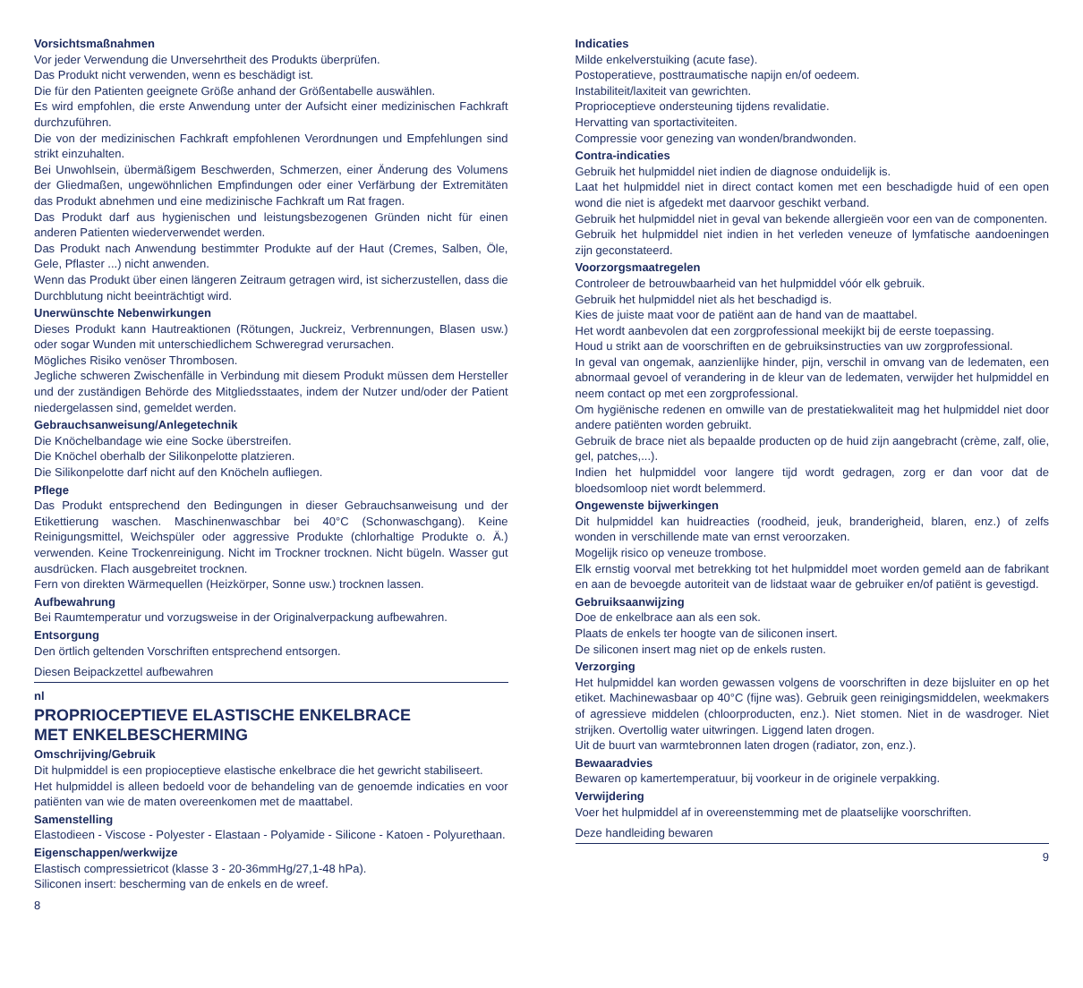Vorsichtsmaßnahmen
Vor jeder Verwendung die Unversehrtheit des Produkts überprüfen.
Das Produkt nicht verwenden, wenn es beschädigt ist.
Die für den Patienten geeignete Größe anhand der Größentabelle auswählen.
Es wird empfohlen, die erste Anwendung unter der Aufsicht einer medizinischen Fachkraft durchzuführen.
Die von der medizinischen Fachkraft empfohlenen Verordnungen und Empfehlungen sind strikt einzuhalten.
Bei Unwohlsein, übermäßigem Beschwerden, Schmerzen, einer Änderung des Volumens der Gliedmaßen, ungewöhnlichen Empfindungen oder einer Verfärbung der Extremitäten das Produkt abnehmen und eine medizinische Fachkraft um Rat fragen.
Das Produkt darf aus hygienischen und leistungsbezogenen Gründen nicht für einen anderen Patienten wiederverwendet werden.
Das Produkt nach Anwendung bestimmter Produkte auf der Haut (Cremes, Salben, Öle, Gele, Pflaster ...) nicht anwenden.
Wenn das Produkt über einen längeren Zeitraum getragen wird, ist sicherzustellen, dass die Durchblutung nicht beeinträchtigt wird.
Unerwünschte Nebenwirkungen
Dieses Produkt kann Hautreaktionen (Rötungen, Juckreiz, Verbrennungen, Blasen usw.) oder sogar Wunden mit unterschiedlichem Schweregrad verursachen.
Mögliches Risiko venöser Thrombosen.
Jegliche schweren Zwischenfälle in Verbindung mit diesem Produkt müssen dem Hersteller und der zuständigen Behörde des Mitgliedsstaates, indem der Nutzer und/oder der Patient niedergelassen sind, gemeldet werden.
Gebrauchsanweisung/Anlegetechnik
Die Knöchelbandage wie eine Socke überstreifen.
Die Knöchel oberhalb der Silikonpelotte platzieren.
Die Silikonpelotte darf nicht auf den Knöcheln aufliegen.
Pflege
Das Produkt entsprechend den Bedingungen in dieser Gebrauchsanweisung und der Etikettierung waschen. Maschinenwaschbar bei 40°C (Schonwaschgang). Keine Reinigungsmittel, Weichspüler oder aggressive Produkte (chlorhaltige Produkte o. Ä.) verwenden. Keine Trockenreinigung. Nicht im Trockner trocknen. Nicht bügeln. Wasser gut ausdrücken. Flach ausgebreitet trocknen.
Fern von direkten Wärmequellen (Heizkörper, Sonne usw.) trocknen lassen.
Aufbewahrung
Bei Raumtemperatur und vorzugsweise in der Originalverpackung aufbewahren.
Entsorgung
Den örtlich geltenden Vorschriften entsprechend entsorgen.
Diesen Beipackzettel aufbewahren
nl
PROPRIOCEPTIEVE ELASTISCHE ENKELBRACE
MET ENKELBESCHERMING
Omschrijving/Gebruik
Dit hulpmiddel is een propioceptieve elastische enkelbrace die het gewricht stabiliseert.
Het hulpmiddel is alleen bedoeld voor de behandeling van de genoemde indicaties en voor patiënten van wie de maten overeenkomen met de maattabel.
Samenstelling
Elastodieen - Viscose - Polyester - Elastaan - Polyamide - Silicone - Katoen - Polyurethaan.
Eigenschappen/werkwijze
Elastisch compressietricot (klasse 3 - 20-36mmHg/27,1-48 hPa).
Siliconen insert: bescherming van de enkels en de wreef.
8
Indicaties
Milde enkelverstuiking (acute fase).
Postoperatieve, posttraumatische napijn en/of oedeem.
Instabiliteit/laxiteit van gewrichten.
Proprioceptieve ondersteuning tijdens revalidatie.
Hervatting van sportactiviteiten.
Compressie voor genezing van wonden/brandwonden.
Contra-indicaties
Gebruik het hulpmiddel niet indien de diagnose onduidelijk is.
Laat het hulpmiddel niet in direct contact komen met een beschadigde huid of een open wond die niet is afgedekt met daarvoor geschikt verband.
Gebruik het hulpmiddel niet in geval van bekende allergieën voor een van de componenten.
Gebruik het hulpmiddel niet indien in het verleden veneuze of lymfatische aandoeningen zijn geconstateerd.
Voorzorgsmaatregelen
Controleer de betrouwbaarheid van het hulpmiddel vóór elk gebruik.
Gebruik het hulpmiddel niet als het beschadigd is.
Kies de juiste maat voor de patiënt aan de hand van de maattabel.
Het wordt aanbevolen dat een zorgprofessional meekijkt bij de eerste toepassing.
Houd u strikt aan de voorschriften en de gebruiksinstructies van uw zorgprofessional.
In geval van ongemak, aanzienlijke hinder, pijn, verschil in omvang van de ledematen, een abnormaal gevoel of verandering in de kleur van de ledematen, verwijder het hulpmiddel en neem contact op met een zorgprofessional.
Om hygiënische redenen en omwille van de prestatiekwaliteit mag het hulpmiddel niet door andere patiënten worden gebruikt.
Gebruik de brace niet als bepaalde producten op de huid zijn aangebracht (crème, zalf, olie, gel, patches,...).
Indien het hulpmiddel voor langere tijd wordt gedragen, zorg er dan voor dat de bloedsomloop niet wordt belemmerd.
Ongewenste bijwerkingen
Dit hulpmiddel kan huidreacties (roodheid, jeuk, branderigheid, blaren, enz.) of zelfs wonden in verschillende mate van ernst veroorzaken.
Mogelijk risico op veneuze trombose.
Elk ernstig voorval met betrekking tot het hulpmiddel moet worden gemeld aan de fabrikant en aan de bevoegde autoriteit van de lidstaat waar de gebruiker en/of patiënt is gevestigd.
Gebruiksaanwijzing
Doe de enkelbrace aan als een sok.
Plaats de enkels ter hoogte van de siliconen insert.
De siliconen insert mag niet op de enkels rusten.
Verzorging
Het hulpmiddel kan worden gewassen volgens de voorschriften in deze bijsluiter en op het etiket. Machinewasbaar op 40°C (fijne was). Gebruik geen reinigingsmiddelen, weekmakers of agressieve middelen (chloorproducten, enz.). Niet stomen. Niet in de wasdroger. Niet strijken. Overtollig water uitwringen. Liggend laten drogen.
Uit de buurt van warmtebronnen laten drogen (radiator, zon, enz.).
Bewaaradvies
Bewaren op kamertemperatuur, bij voorkeur in de originele verpakking.
Verwijdering
Voer het hulpmiddel af in overeenstemming met de plaatselijke voorschriften.
Deze handleiding bewaren
9